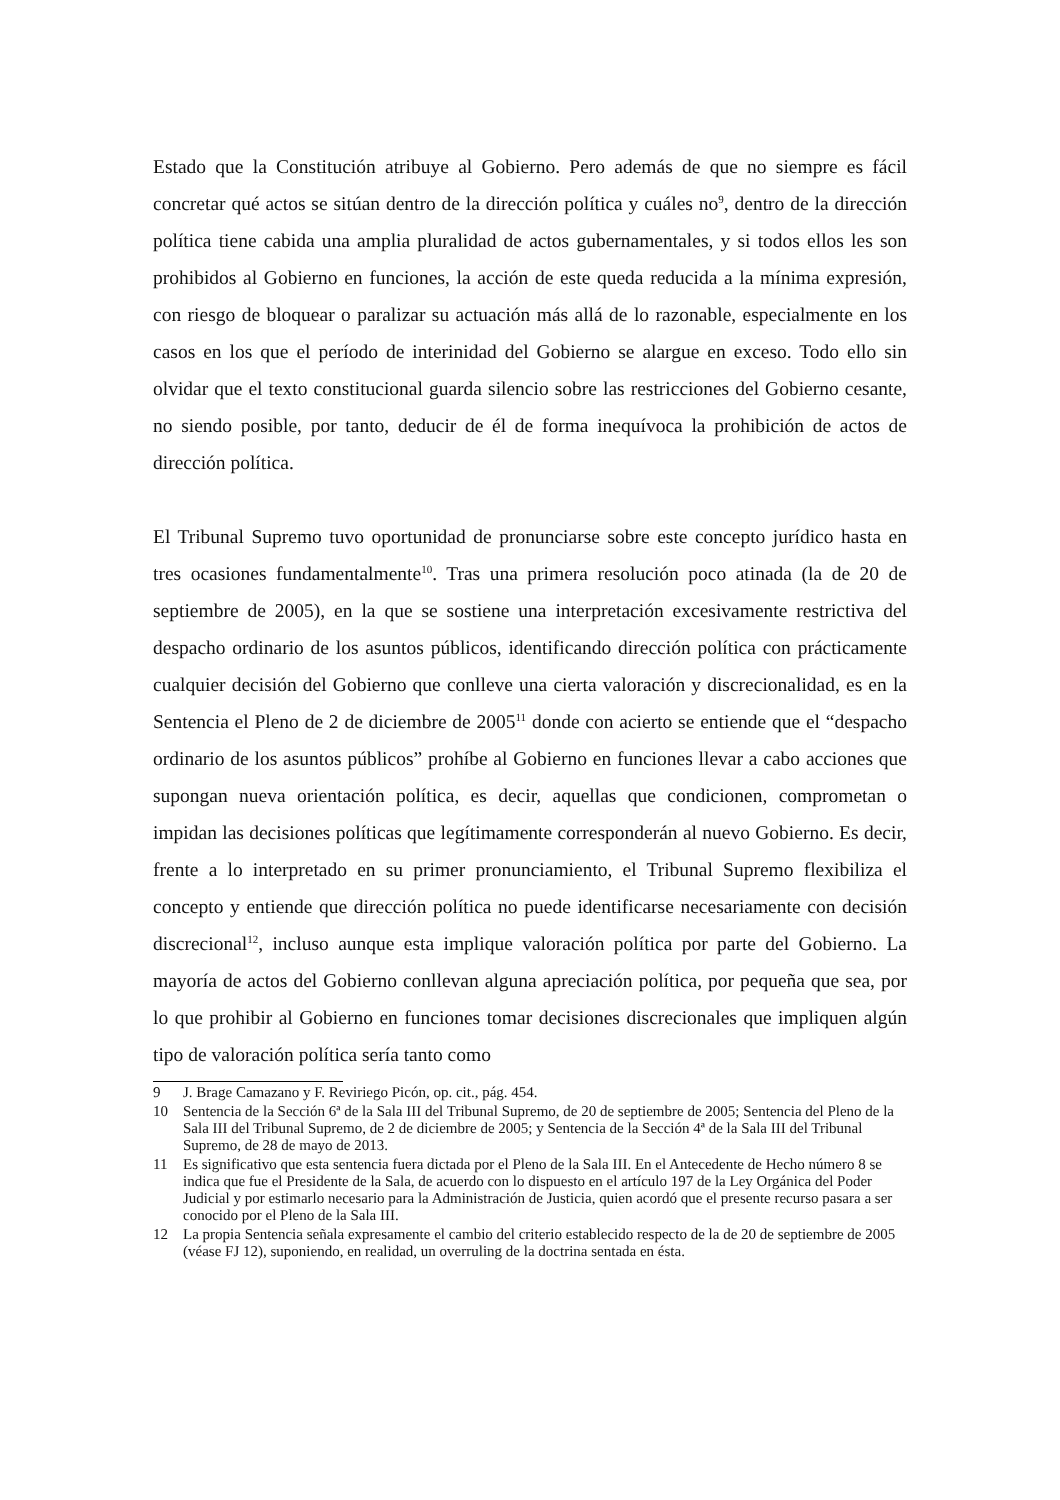Estado que la Constitución atribuye al Gobierno. Pero además de que no siempre es fácil concretar qué actos se sitúan dentro de la dirección política y cuáles no<sup>9</sup>, dentro de la dirección política tiene cabida una amplia pluralidad de actos gubernamentales, y si todos ellos les son prohibidos al Gobierno en funciones, la acción de este queda reducida a la mínima expresión, con riesgo de bloquear o paralizar su actuación más allá de lo razonable, especialmente en los casos en los que el período de interinidad del Gobierno se alargue en exceso. Todo ello sin olvidar que el texto constitucional guarda silencio sobre las restricciones del Gobierno cesante, no siendo posible, por tanto, deducir de él de forma inequívoca la prohibición de actos de dirección política.
El Tribunal Supremo tuvo oportunidad de pronunciarse sobre este concepto jurídico hasta en tres ocasiones fundamentalmente<sup>10</sup>. Tras una primera resolución poco atinada (la de 20 de septiembre de 2005), en la que se sostiene una interpretación excesivamente restrictiva del despacho ordinario de los asuntos públicos, identificando dirección política con prácticamente cualquier decisión del Gobierno que conlleve una cierta valoración y discrecionalidad, es en la Sentencia el Pleno de 2 de diciembre de 2005<sup>11</sup> donde con acierto se entiende que el “despacho ordinario de los asuntos públicos” prohíbe al Gobierno en funciones llevar a cabo acciones que supongan nueva orientación política, es decir, aquellas que condicionen, comprometan o impidan las decisiones políticas que legítimamente corresponderán al nuevo Gobierno. Es decir, frente a lo interpretado en su primer pronunciamiento, el Tribunal Supremo flexibiliza el concepto y entiende que dirección política no puede identificarse necesariamente con decisión discrecional<sup>12</sup>, incluso aunque esta implique valoración política por parte del Gobierno. La mayoría de actos del Gobierno conllevan alguna apreciación política, por pequeña que sea, por lo que prohibir al Gobierno en funciones tomar decisiones discrecionales que impliquen algún tipo de valoración política sería tanto como
9 J. Brage Camazano y F. Reviriego Picón, op. cit., pág. 454.
10 Sentencia de la Sección 6ª de la Sala III del Tribunal Supremo, de 20 de septiembre de 2005; Sentencia del Pleno de la Sala III del Tribunal Supremo, de 2 de diciembre de 2005; y Sentencia de la Sección 4ª de la Sala III del Tribunal Supremo, de 28 de mayo de 2013.
11 Es significativo que esta sentencia fuera dictada por el Pleno de la Sala III. En el Antecedente de Hecho número 8 se indica que fue el Presidente de la Sala, de acuerdo con lo dispuesto en el artículo 197 de la Ley Orgánica del Poder Judicial y por estimarlo necesario para la Administración de Justicia, quien acordó que el presente recurso pasara a ser conocido por el Pleno de la Sala III.
12 La propia Sentencia señala expresamente el cambio del criterio establecido respecto de la de 20 de septiembre de 2005 (véase FJ 12), suponiendo, en realidad, un overruling de la doctrina sentada en ésta.